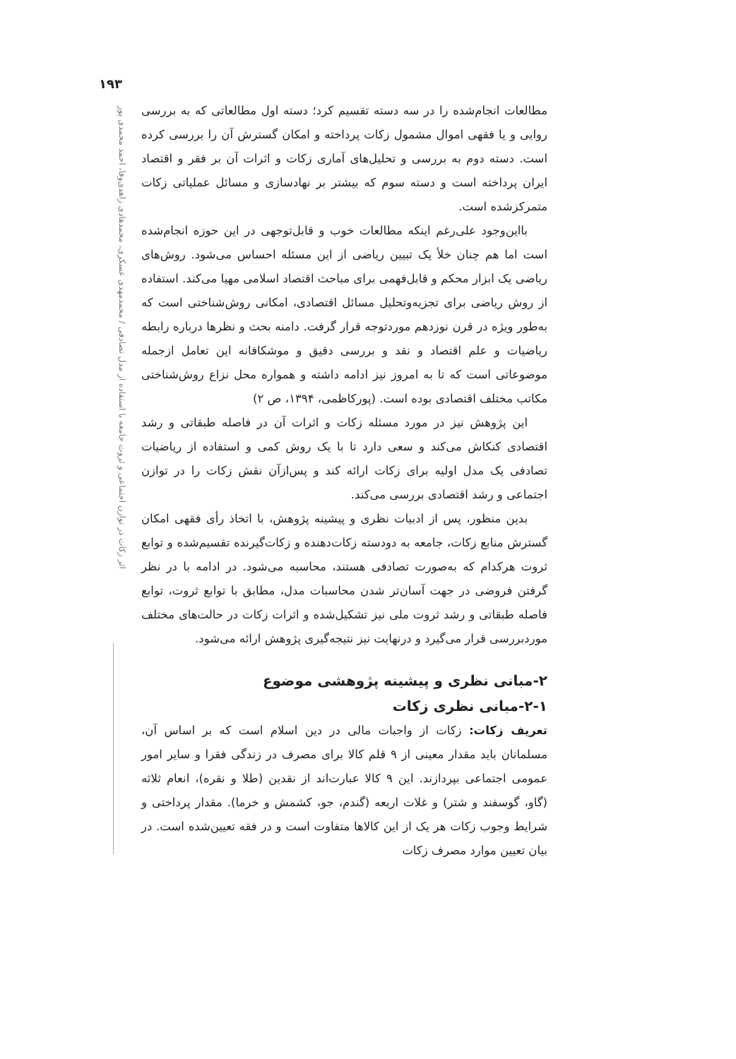۱۹۳
اثر زکات در توازن اجتماعی و ثروت جامعه با استفاده از مدل تصادفی / محمدمهدی عسکری، محمدهادی زاهدی‌وفا، احمد محمدی پور
مطالعات انجام‌شده را در سه دسته تقسیم کرد؛ دسته اول مطالعاتی که به بررسی روایی و یا فقهی اموال مشمول زکات پرداخته و امکان گسترش آن را بررسی کرده است. دسته دوم به بررسی و تحلیل‌های آماری زکات و اثرات آن بر فقر و اقتصاد ایران پرداخته است و دسته سوم که بیشتر بر نهادسازی و مسائل عملیاتی زکات متمرکزشده است.
بااین‌وجود علی‌رغم اینکه مطالعات خوب و قابل‌توجهی در این حوزه انجام‌شده است اما هم چنان خلأ یک تبیین ریاضی از این مسئله احساس می‌شود. روش‌های ریاضی یک ابزار محکم و قابل‌فهمی برای مباحث اقتصاد اسلامی مهیا می‌کند. استفاده از روش ریاضی برای تجزیه‌وتحلیل مسائل اقتصادی، امکانی روش‌شناختی است که به‌طور ویژه در قرن نوزدهم موردتوجه قرار گرفت. دامنه بحث و نظرها درباره رابطه ریاضیات و علم اقتصاد و نقد و بررسی دقیق و موشکافانه این تعامل ازجمله موضوعاتی است که تا به امروز نیز ادامه داشته و همواره محل نزاع روش‌شناختی مکاتب مختلف اقتصادی بوده است. (پورکاظمی، ۱۳۹۴، ص ۲)
این پژوهش نیز در مورد مسئله زکات و اثرات آن در فاصله طبقاتی و رشد اقتصادی کنکاش می‌کند و سعی دارد تا با یک روش کمی و استفاده از ریاضیات تصادفی یک مدل اولیه برای زکات ارائه کند و پس‌ازآن نقش زکات را در توازن اجتماعی و رشد اقتصادی بررسی می‌کند.
بدین منظور، پس از ادبیات نظری و پیشینه پژوهش، با اتخاذ رأی فقهی امکان گسترش منابع زکات، جامعه به دودسته زکات‌دهنده و زکات‌گیرنده تقسیم‌شده و توابع ثروت هرکدام که به‌صورت تصادفی هستند، محاسبه می‌شود. در ادامه با در نظر گرفتن فروضی در جهت آسان‌تر شدن محاسبات مدل، مطابق با توابع ثروت، توابع فاصله طبقاتی و رشد ثروت ملی نیز تشکیل‌شده و اثرات زکات در حالت‌های مختلف موردبررسی قرار می‌گیرد و درنهایت نیز نتیجه‌گیری پژوهش ارائه می‌شود.
۲-مبانی نظری و پیشینه پژوهشی موضوع
۲-۱-مبانی نظری زکات
تعریف زکات: زکات از واجبات مالی در دین اسلام است که بر اساس آن، مسلمانان باید مقدار معینی از ۹ قلم کالا برای مصرف در زندگی فقرا و سایر امور عمومی اجتماعی بپردازند. این ۹ کالا عبارت‌اند از نقدین (طلا و نقره)، انعام ثلاثه (گاو، گوسفند و شتر) و غلات اربعه (گندم، جو، کشمش و خرما). مقدار پرداختی و شرایط وجوب زکات هر یک از این کالاها متفاوت است و در فقه تعیین‌شده است. در بیان تعیین موارد مصرف زکات